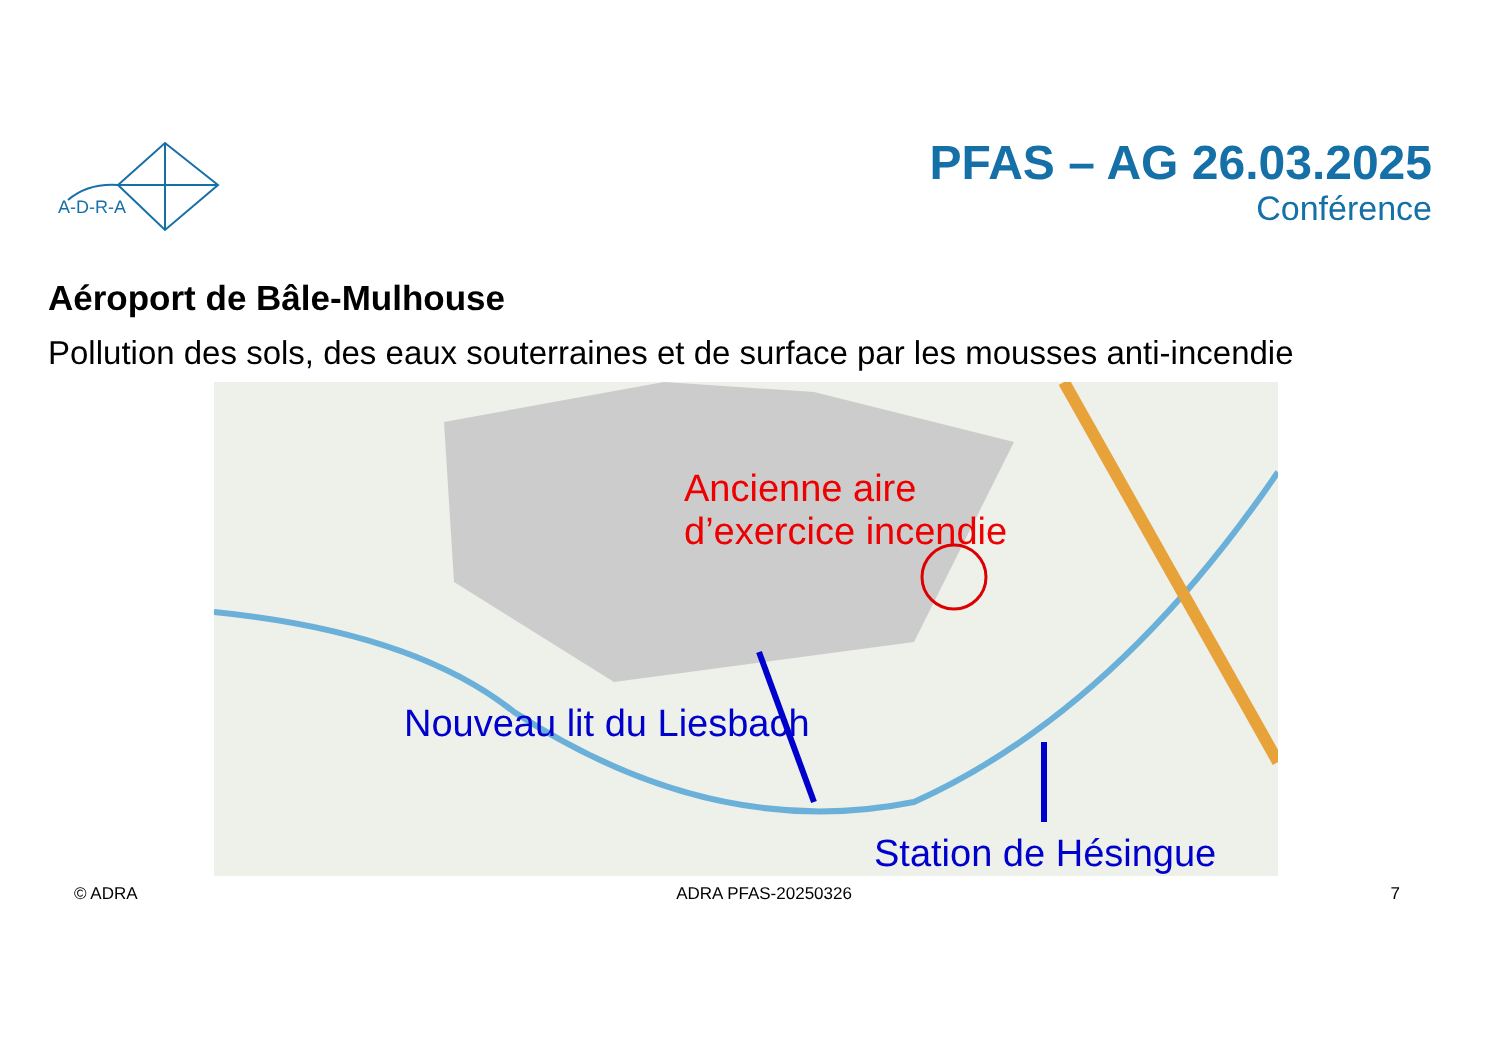A-D-R-A
PFAS – AG 26.03.2025
Conférence
Aéroport de Bâle-Mulhouse
Pollution des sols, des eaux souterraines et de surface par les mousses anti-incendie
Ancienne aire
d’exercice incendie
Nouveau lit du Liesbach
Station de Hésingue
© ADRA ADRA PFAS-20250326 7